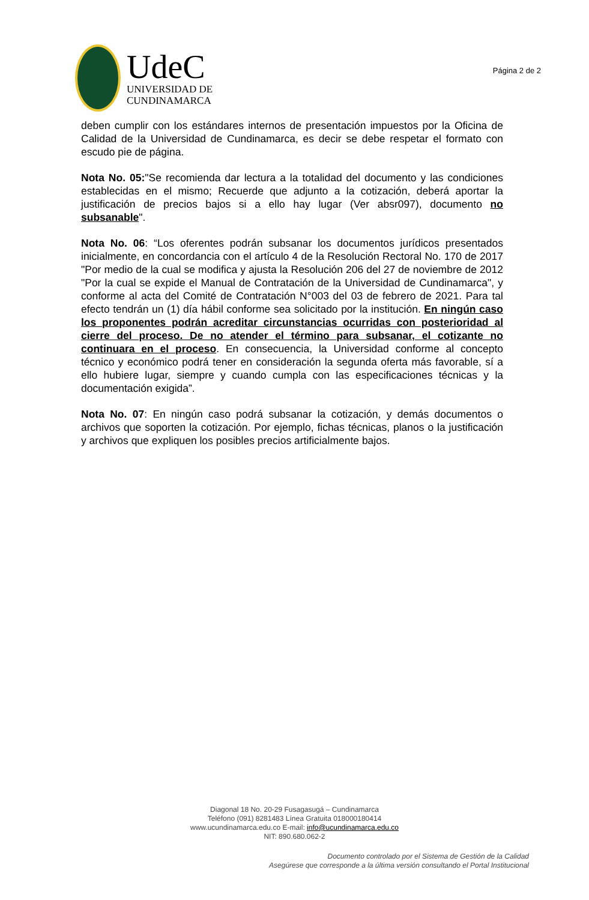UdeC
UNIVERSIDAD DE
CUNDINAMARCA
Página 2 de 2
deben cumplir con los estándares internos de presentación impuestos por la Oficina de Calidad de la Universidad de Cundinamarca, es decir se debe respetar el formato con escudo pie de página.
Nota No. 05:"Se recomienda dar lectura a la totalidad del documento y las condiciones establecidas en el mismo; Recuerde que adjunto a la cotización, deberá aportar la justificación de precios bajos si a ello hay lugar (Ver absr097), documento no subsanable".
Nota No. 06: “Los oferentes podrán subsanar los documentos jurídicos presentados inicialmente, en concordancia con el artículo 4 de la Resolución Rectoral No. 170 de 2017 "Por medio de la cual se modifica y ajusta la Resolución 206 del 27 de noviembre de 2012 "Por la cual se expide el Manual de Contratación de la Universidad de Cundinamarca", y conforme al acta del Comité de Contratación N°003 del 03 de febrero de 2021. Para tal efecto tendrán un (1) día hábil conforme sea solicitado por la institución. En ningún caso los proponentes podrán acreditar circunstancias ocurridas con posterioridad al cierre del proceso. De no atender el término para subsanar, el cotizante no continuara en el proceso. En consecuencia, la Universidad conforme al concepto técnico y económico podrá tener en consideración la segunda oferta más favorable, sí a ello hubiere lugar, siempre y cuando cumpla con las especificaciones técnicas y la documentación exigida”.
Nota No. 07: En ningún caso podrá subsanar la cotización, y demás documentos o archivos que soporten la cotización. Por ejemplo, fichas técnicas, planos o la justificación y archivos que expliquen los posibles precios artificialmente bajos.
Diagonal 18 No. 20-29 Fusagasugá – Cundinamarca
Teléfono (091) 8281483 Línea Gratuita 018000180414
www.ucundinamarca.edu.co E-mail: info@ucundinamarca.edu.co
NIT: 890.680.062-2
Documento controlado por el Sistema de Gestión de la Calidad
Asegúrese que corresponde a la última versión consultando el Portal Institucional